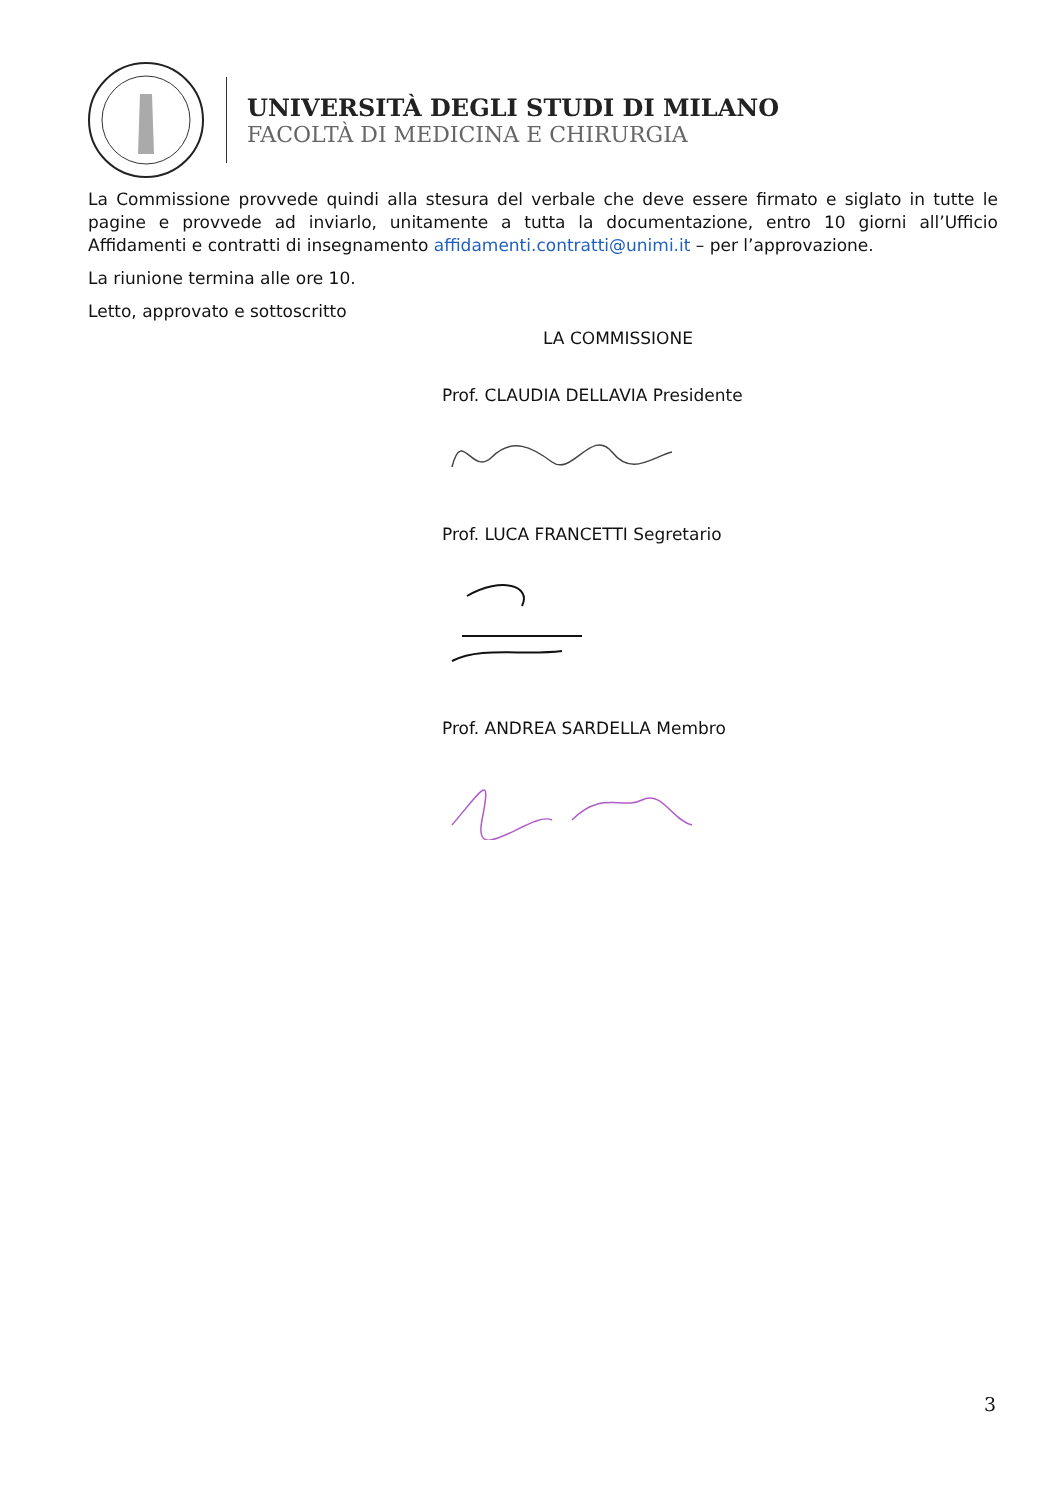UNIVERSITÀ DEGLI STUDI DI MILANO
FACOLTÀ DI MEDICINA E CHIRURGIA
La Commissione provvede quindi alla stesura del verbale che deve essere firmato e siglato in tutte le pagine e provvede ad inviarlo, unitamente a tutta la documentazione, entro 10 giorni all’Ufficio Affidamenti e contratti di insegnamento affidamenti.contratti@unimi.it – per l’approvazione.
La riunione termina alle ore 10.
Letto, approvato e sottoscritto
LA COMMISSIONE
Prof. CLAUDIA DELLAVIA Presidente
Prof. LUCA FRANCETTI Segretario
Prof. ANDREA SARDELLA Membro
3